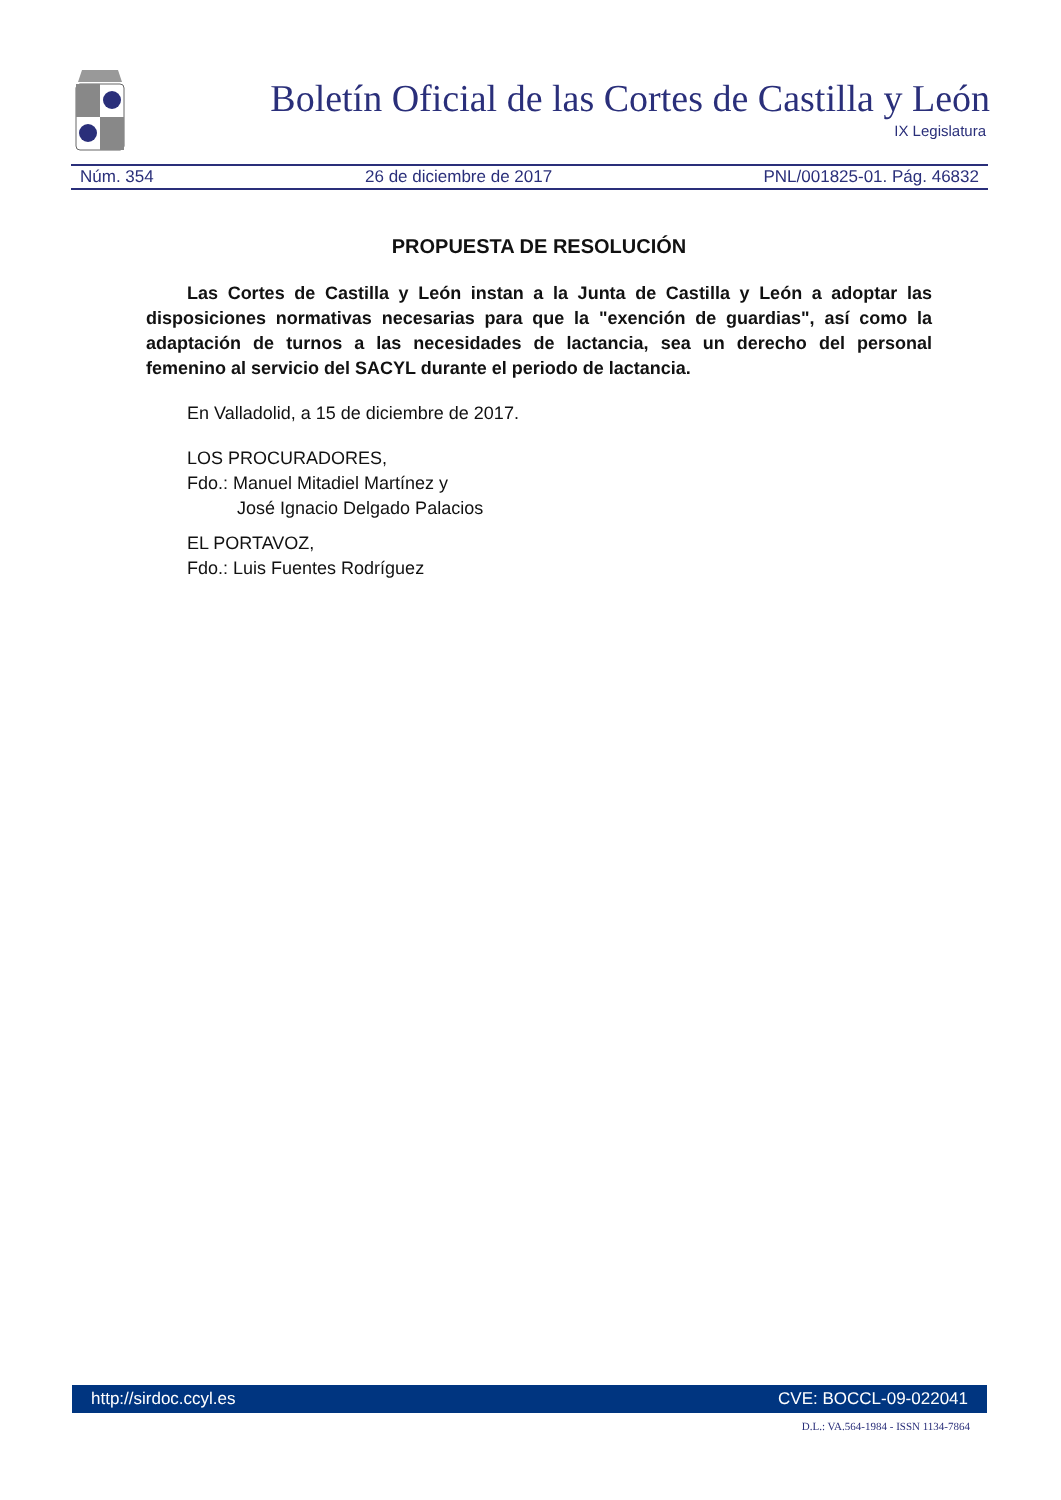Boletín Oficial de las Cortes de Castilla y León
IX Legislatura
Núm. 354 26 de diciembre de 2017 PNL/001825-01. Pág. 46832
PROPUESTA DE RESOLUCIÓN
Las Cortes de Castilla y León instan a la Junta de Castilla y León a adoptar las disposiciones normativas necesarias para que la "exención de guardias", así como la adaptación de turnos a las necesidades de lactancia, sea un derecho del personal femenino al servicio del SACYL durante el periodo de lactancia.
En Valladolid, a 15 de diciembre de 2017.
LOS PROCURADORES,
Fdo.: Manuel Mitadiel Martínez y
José Ignacio Delgado Palacios
EL PORTAVOZ,
Fdo.: Luis Fuentes Rodríguez
http://sirdoc.ccyl.es CVE: BOCCL-09-022041
D.L.: VA.564-1984 - ISSN 1134-7864